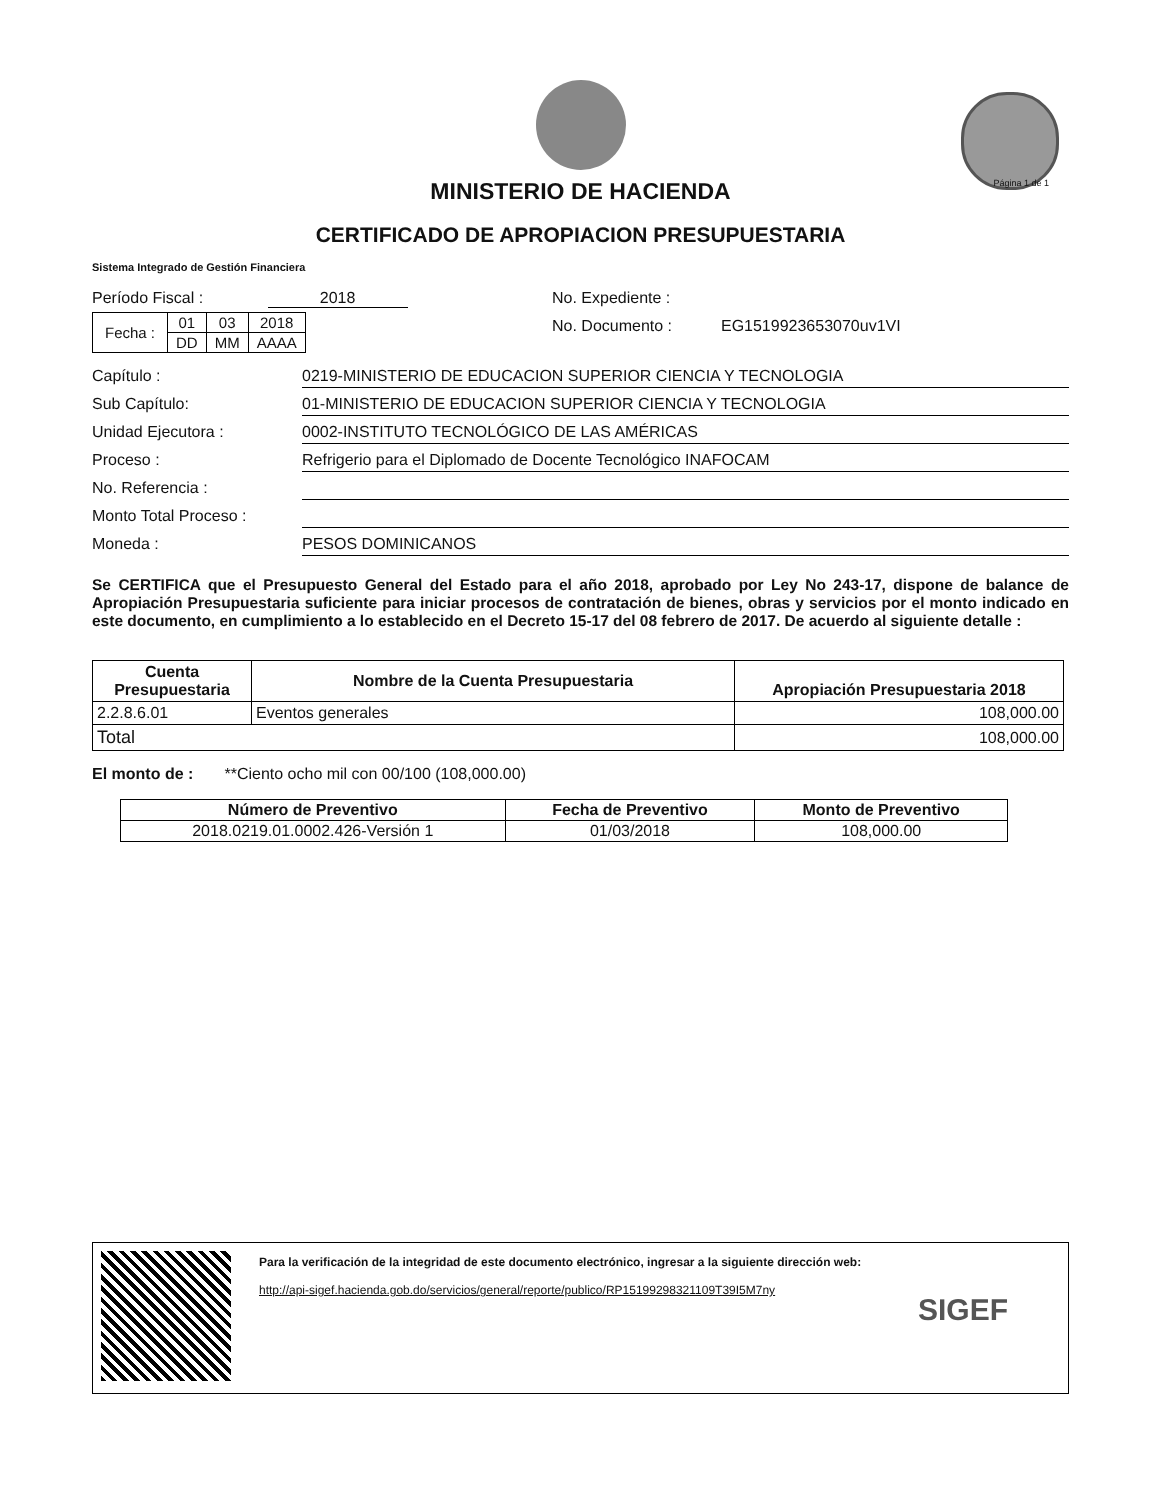Página 1 de 1
MINISTERIO DE HACIENDA
CERTIFICADO DE APROPIACION PRESUPUESTARIA
Sistema Integrado de Gestión Financiera
Período Fiscal : 2018
| Fecha : | 01 | 03 | 2018 |
| | DD | MM | AAAA |
No. Expediente :
No. Documento : EG1519923653070uv1VI
Capítulo : 0219-MINISTERIO DE EDUCACION SUPERIOR CIENCIA Y TECNOLOGIA
Sub Capítulo: 01-MINISTERIO DE EDUCACION SUPERIOR CIENCIA Y TECNOLOGIA
Unidad Ejecutora : 0002-INSTITUTO TECNOLÓGICO DE LAS AMÉRICAS
Proceso : Refrigerio para el Diplomado de Docente Tecnológico INAFOCAM
No. Referencia :
Monto Total Proceso :
Moneda : PESOS DOMINICANOS
Se CERTIFICA que el Presupuesto General del Estado para el año 2018, aprobado por Ley No 243-17, dispone de balance de Apropiación Presupuestaria suficiente para iniciar procesos de contratación de bienes, obras y servicios por el monto indicado en este documento, en cumplimiento a lo establecido en el Decreto 15-17 del 08 febrero de 2017. De acuerdo al siguiente detalle :
| Cuenta Presupuestaria | Nombre de la Cuenta Presupuestaria | Apropiación Presupuestaria 2018 |
| --- | --- | --- |
| 2.2.8.6.01 | Eventos generales | 108,000.00 |
| Total | | 108,000.00 |
El monto de : **Ciento ocho mil con 00/100 (108,000.00)
| Número de Preventivo | Fecha de Preventivo | Monto de Preventivo |
| --- | --- | --- |
| 2018.0219.01.0002.426-Versión 1 | 01/03/2018 | 108,000.00 |
Para la verificación de la integridad de este documento electrónico, ingresar a la siguiente dirección web:
http://api-sigef.hacienda.gob.do/servicios/general/reporte/publico/RP15199298321109T39I5M7ny
SIGEF